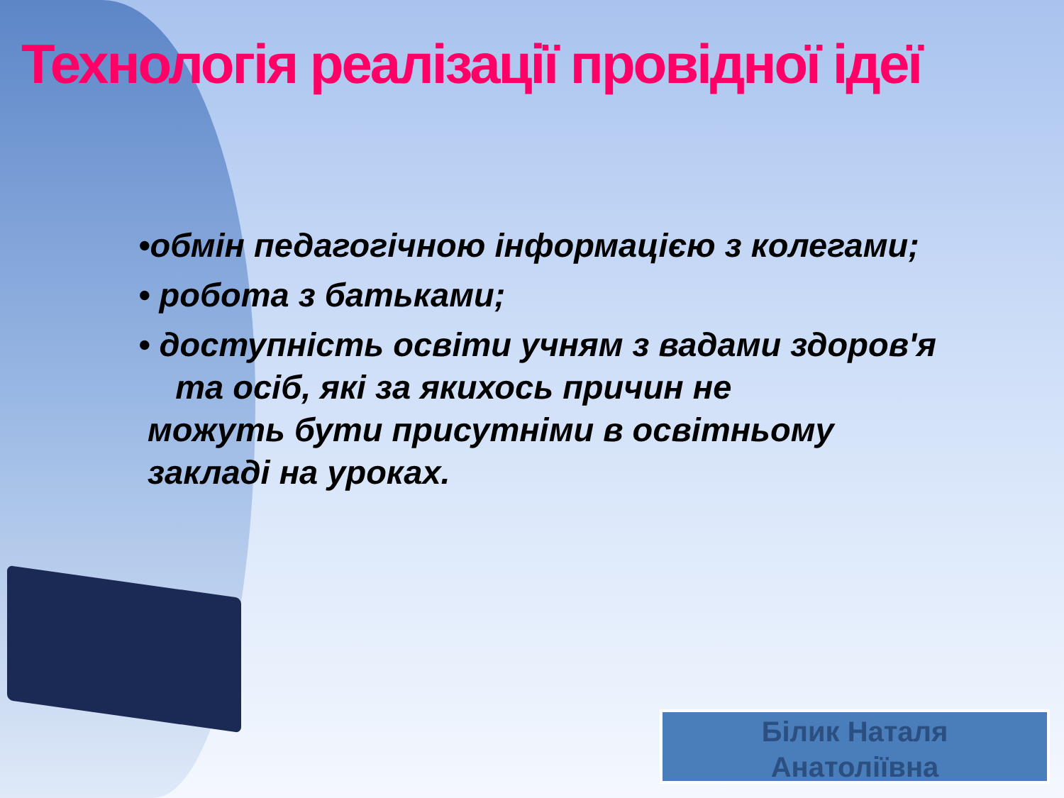Технологія реалізації провідної ідеї
•обмін педагогічною інформацією з колегами;
• робота з батьками;
• доступність освіти учням з вадами здоров'я
та осіб, які за якихось причин не
можуть бути присутніми в освітньому
закладі на уроках.
Білик Наталя
Анатоліївна